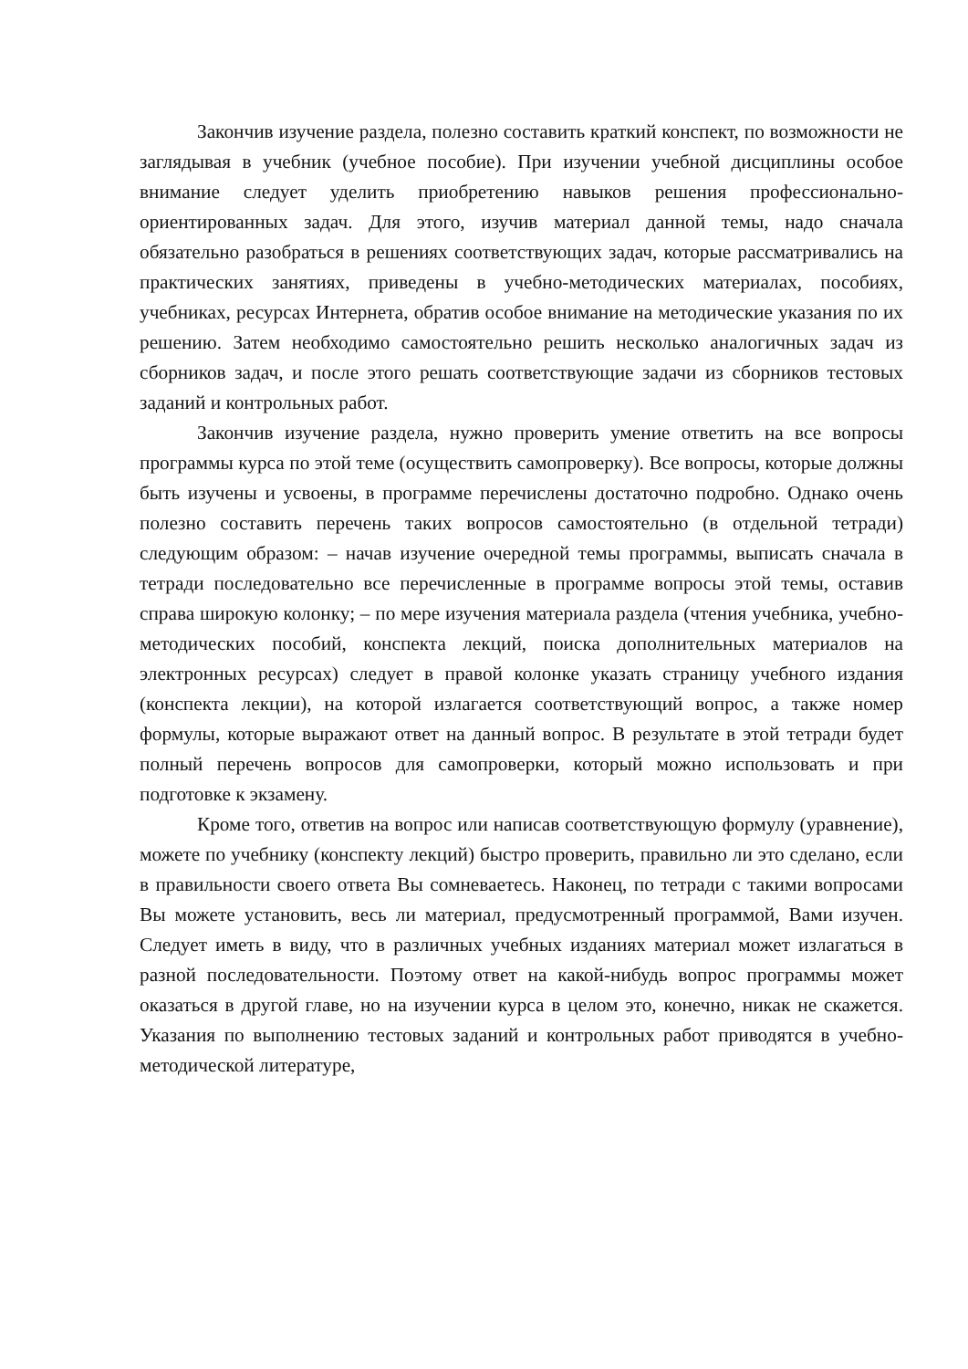Закончив изучение раздела, полезно составить краткий конспект, по возможности не заглядывая в учебник (учебное пособие). При изучении учебной дисциплины особое внимание следует уделить приобретению навыков решения профессионально-ориентированных задач. Для этого, изучив материал данной темы, надо сначала обязательно разобраться в решениях соответствующих задач, которые рассматривались на практических занятиях, приведены в учебно-методических материалах, пособиях, учебниках, ресурсах Интернета, обратив особое внимание на методические указания по их решению. Затем необходимо самостоятельно решить несколько аналогичных задач из сборников задач, и после этого решать соответствующие задачи из сборников тестовых заданий и контрольных работ.
Закончив изучение раздела, нужно проверить умение ответить на все вопросы программы курса по этой теме (осуществить самопроверку). Все вопросы, которые должны быть изучены и усвоены, в программе перечислены достаточно подробно. Однако очень полезно составить перечень таких вопросов самостоятельно (в отдельной тетради) следующим образом: – начав изучение очередной темы программы, выписать сначала в тетради последовательно все перечисленные в программе вопросы этой темы, оставив справа широкую колонку; – по мере изучения материала раздела (чтения учебника, учебно-методических пособий, конспекта лекций, поиска дополнительных материалов на электронных ресурсах) следует в правой колонке указать страницу учебного издания (конспекта лекции), на которой излагается соответствующий вопрос, а также номер формулы, которые выражают ответ на данный вопрос. В результате в этой тетради будет полный перечень вопросов для самопроверки, который можно использовать и при подготовке к экзамену.
Кроме того, ответив на вопрос или написав соответствующую формулу (уравнение), можете по учебнику (конспекту лекций) быстро проверить, правильно ли это сделано, если в правильности своего ответа Вы сомневаетесь. Наконец, по тетради с такими вопросами Вы можете установить, весь ли материал, предусмотренный программой, Вами изучен. Следует иметь в виду, что в различных учебных изданиях материал может излагаться в разной последовательности. Поэтому ответ на какой-нибудь вопрос программы может оказаться в другой главе, но на изучении курса в целом это, конечно, никак не скажется. Указания по выполнению тестовых заданий и контрольных работ приводятся в учебно-методической литературе,